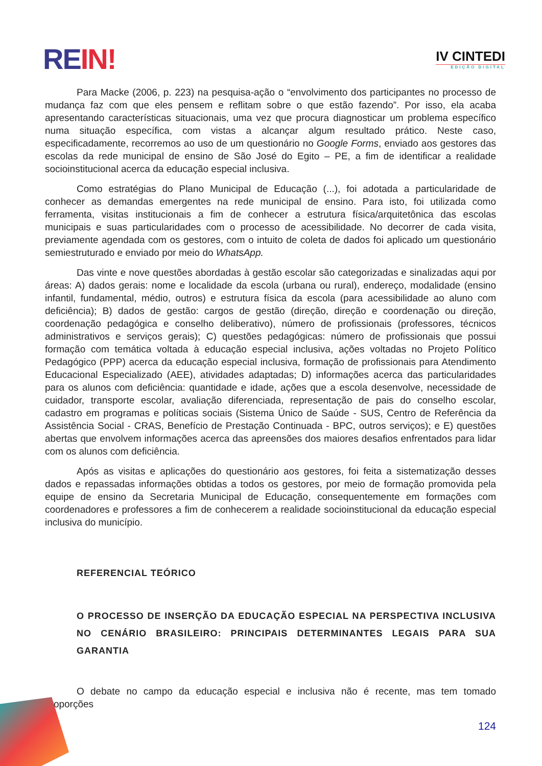RE IN!
IV CINTEDI
EDIÇÃO DIGITAL
Para Macke (2006, p. 223) na pesquisa-ação o “envolvimento dos participantes no processo de mudança faz com que eles pensem e reflitam sobre o que estão fazendo”. Por isso, ela acaba apresentando características situacionais, uma vez que procura diagnosticar um problema específico numa situação específica, com vistas a alcançar algum resultado prático. Neste caso, especificadamente, recorremos ao uso de um questionário no Google Forms, enviado aos gestores das escolas da rede municipal de ensino de São José do Egito – PE, a fim de identificar a realidade socioinstitucional acerca da educação especial inclusiva.
Como estratégias do Plano Municipal de Educação (...), foi adotada a particularidade de conhecer as demandas emergentes na rede municipal de ensino. Para isto, foi utilizada como ferramenta, visitas institucionais a fim de conhecer a estrutura física/arquitetônica das escolas municipais e suas particularidades com o processo de acessibilidade. No decorrer de cada visita, previamente agendada com os gestores, com o intuito de coleta de dados foi aplicado um questionário semiestruturado e enviado por meio do WhatsApp.
Das vinte e nove questões abordadas à gestão escolar são categorizadas e sinalizadas aqui por áreas: A) dados gerais: nome e localidade da escola (urbana ou rural), endereço, modalidade (ensino infantil, fundamental, médio, outros) e estrutura física da escola (para acessibilidade ao aluno com deficiência); B) dados de gestão: cargos de gestão (direção, direção e coordenação ou direção, coordenação pedagógica e conselho deliberativo), número de profissionais (professores, técnicos administrativos e serviços gerais); C) questões pedagógicas: número de profissionais que possui formação com temática voltada à educação especial inclusiva, ações voltadas no Projeto Político Pedagógico (PPP) acerca da educação especial inclusiva, formação de profissionais para Atendimento Educacional Especializado (AEE), atividades adaptadas; D) informações acerca das particularidades para os alunos com deficiência: quantidade e idade, ações que a escola desenvolve, necessidade de cuidador, transporte escolar, avaliação diferenciada, representação de pais do conselho escolar, cadastro em programas e políticas sociais (Sistema Único de Saúde - SUS, Centro de Referência da Assistência Social - CRAS, Benefício de Prestação Continuada - BPC, outros serviços); e E) questões abertas que envolvem informações acerca das apreensões dos maiores desafios enfrentados para lidar com os alunos com deficiência.
Após as visitas e aplicações do questionário aos gestores, foi feita a sistematização desses dados e repassadas informações obtidas a todos os gestores, por meio de formação promovida pela equipe de ensino da Secretaria Municipal de Educação, consequentemente em formações com coordenadores e professores a fim de conhecerem a realidade socioinstitucional da educação especial inclusiva do município.
REFERENCIAL TEÓRICO
O PROCESSO DE INSERÇÃO DA EDUCAÇÃO ESPECIAL NA PERSPECTIVA INCLUSIVA NO CENÁRIO BRASILEIRO: PRINCIPAIS DETERMINANTES LEGAIS PARA SUA GARANTIA
O debate no campo da educação especial e inclusiva não é recente, mas tem tomado proporções
124